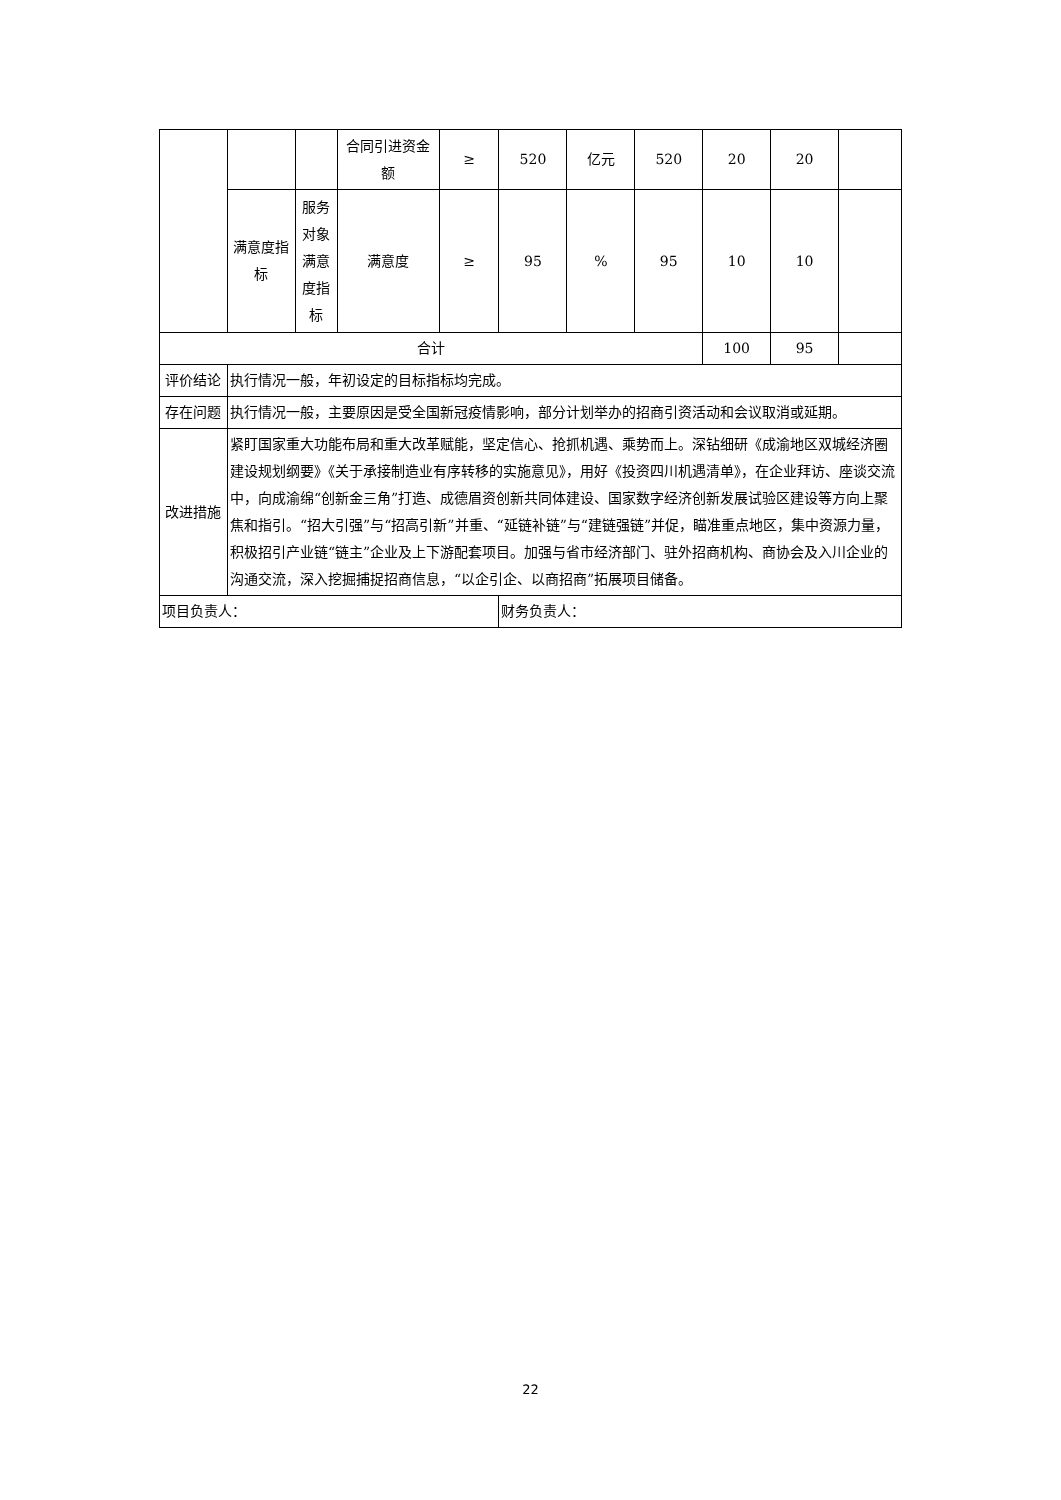| | | | 合同引进资金额 | ≥ | 520 | 亿元 | 520 | 20 | 20 | |
| | 满意度指标 | 服务对象满意度指标 | 满意度 | ≥ | 95 | % | 95 | 10 | 10 | |
| 合计 | | | | | | | | 100 | 95 | |
| 评价结论 | 执行情况一般，年初设定的目标指标均完成。 | | | | | | | | | |
| 存在问题 | 执行情况一般，主要原因是受全国新冠疫情影响，部分计划举办的招商引资活动和会议取消或延期。 | | | | | | | | | |
| 改进措施 | 紧盯国家重大功能布局和重大改革赋能，坚定信心、抢抓机遇、乘势而上。深钻细研《成渝地区双城经济圈建设规划纲要》《关于承接制造业有序转移的实施意见》，用好《投资四川机遇清单》，在企业拜访、座谈交流中，向成渝绵“创新金三角”打造、成德眉资创新共同体建设、国家数字经济创新发展试验区建设等方向上聚焦和指引。“招大引强”与“招高引新”并重、“延链补链”与“建链强链”并促，瞄准重点地区，集中资源力量，积极招引产业链“链主”企业及上下游配套项目。加强与省市经济部门、驻外招商机构、商协会及入川企业的沟通交流，深入挖掘捕捉招商信息，“以企引企、以商招商”拓展项目储备。 | | | | | | | | | |
| 项目负责人： | | | | | 财务负责人： | | | | | |
22